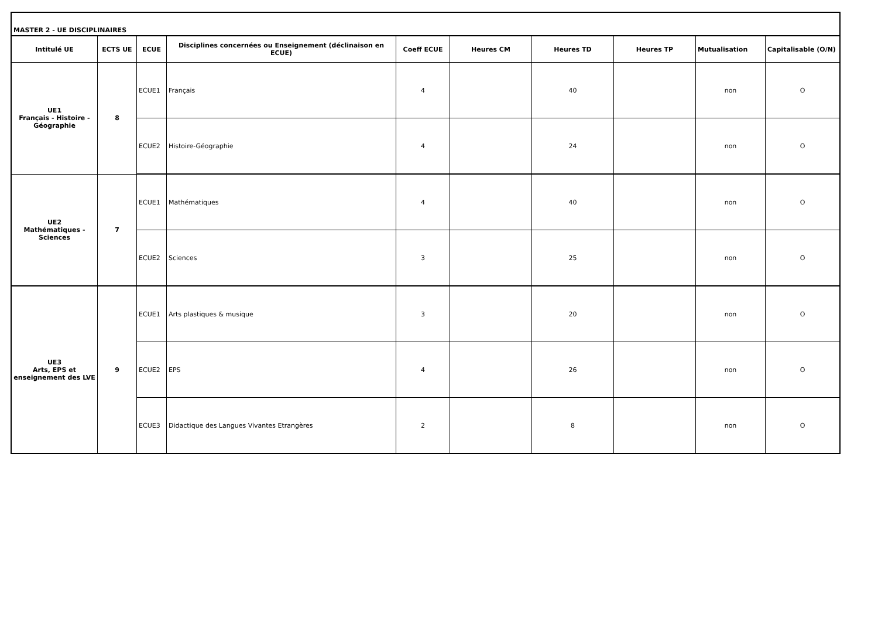| MASTER 2 - UE DISCIPLINAIRES | | | | | | | | | |
| --- | --- | --- | --- | --- | --- | --- | --- | --- | --- |
| Intitulé UE | ECTS UE | ECUE | Disciplines concernées ou Enseignement (déclinaison en ECUE) | Coeff ECUE | Heures CM | Heures TD | Heures TP | Mutualisation | Capitalisable (O/N) |
| UE1 Français - Histoire - Géographie | 8 | ECUE1 | Français | 4 | | 40 | | non | O |
| | | ECUE2 | Histoire-Géographie | 4 | | 24 | | non | O |
| UE2 Mathématiques - Sciences | 7 | ECUE1 | Mathématiques | 4 | | 40 | | non | O |
| | | ECUE2 | Sciences | 3 | | 25 | | non | O |
| UE3 Arts, EPS et enseignement des LVE | 9 | ECUE1 | Arts plastiques & musique | 3 | | 20 | | non | O |
| | | ECUE2 | EPS | 4 | | 26 | | non | O |
| | | ECUE3 | Didactique des Langues Vivantes Etrangères | 2 | | 8 | | non | O |